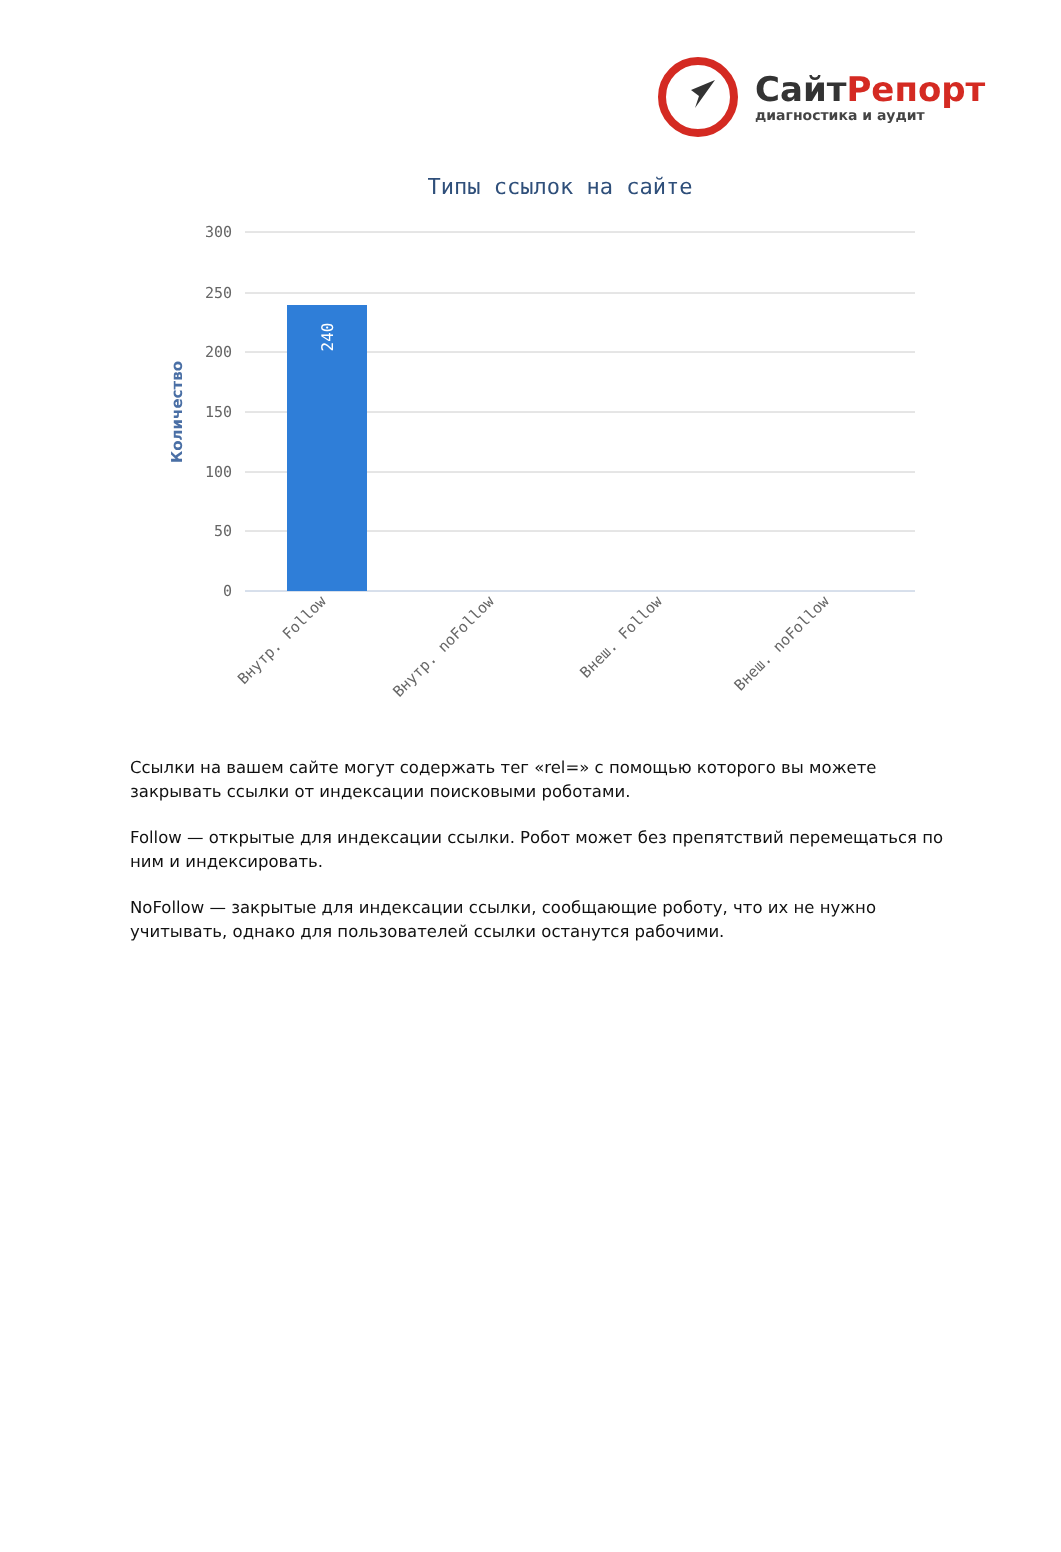СайтРепорт
диагностика и аудит
Типы ссылок на сайте
300
250
200
150
100
50
0
Количество
240
Внутр. Follow
Внутр. noFollow
Внеш. Follow
Внеш. noFollow
Ссылки на вашем сайте могут содержать тег «rel=» с помощью которого вы можете закрывать ссылки от индексации поисковыми роботами.
Follow — открытые для индексации ссылки. Робот может без препятствий перемещаться по ним и индексировать.
NoFollow — закрытые для индексации ссылки, сообщающие роботу, что их не нужно учитывать, однако для пользователей ссылки останутся рабочими.